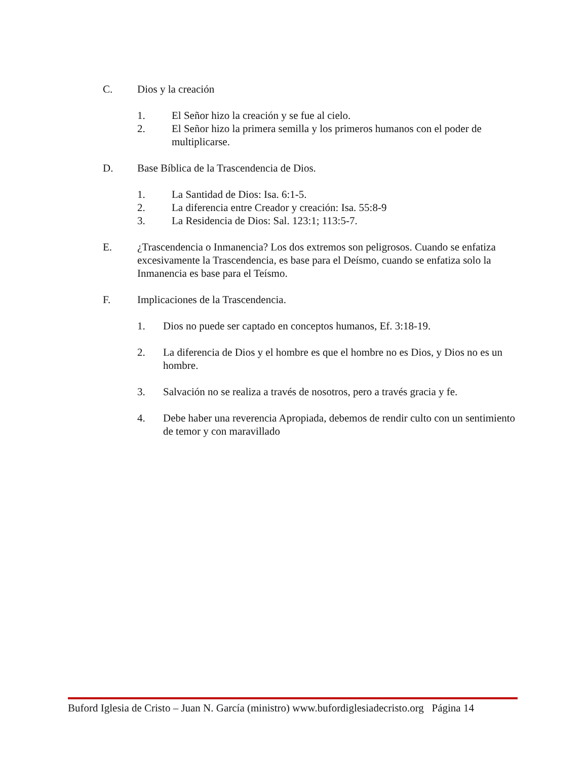C. Dios y la creación
1. El Señor hizo la creación y se fue al cielo.
2. El Señor hizo la primera semilla y los primeros humanos con el poder de multiplicarse.
D. Base Bíblica de la Trascendencia de Dios.
1. La Santidad de Dios: Isa. 6:1-5.
2. La diferencia entre Creador y creación: Isa. 55:8-9
3. La Residencia de Dios: Sal. 123:1; 113:5-7.
E. ¿Trascendencia o Inmanencia? Los dos extremos son peligrosos. Cuando se enfatiza excesivamente la Trascendencia, es base para el Deísmo, cuando se enfatiza solo la Inmanencia es base para el Teísmo.
F. Implicaciones de la Trascendencia.
1. Dios no puede ser captado en conceptos humanos, Ef. 3:18-19.
2. La diferencia de Dios y el hombre es que el hombre no es Dios, y Dios no es un hombre.
3. Salvación no se realiza a través de nosotros, pero a través gracia y fe.
4. Debe haber una reverencia Apropiada, debemos de rendir culto con un sentimiento de temor y con maravillado
Buford Iglesia de Cristo – Juan N. García (ministro) www.bufordiglesiadecristo.org Página 14